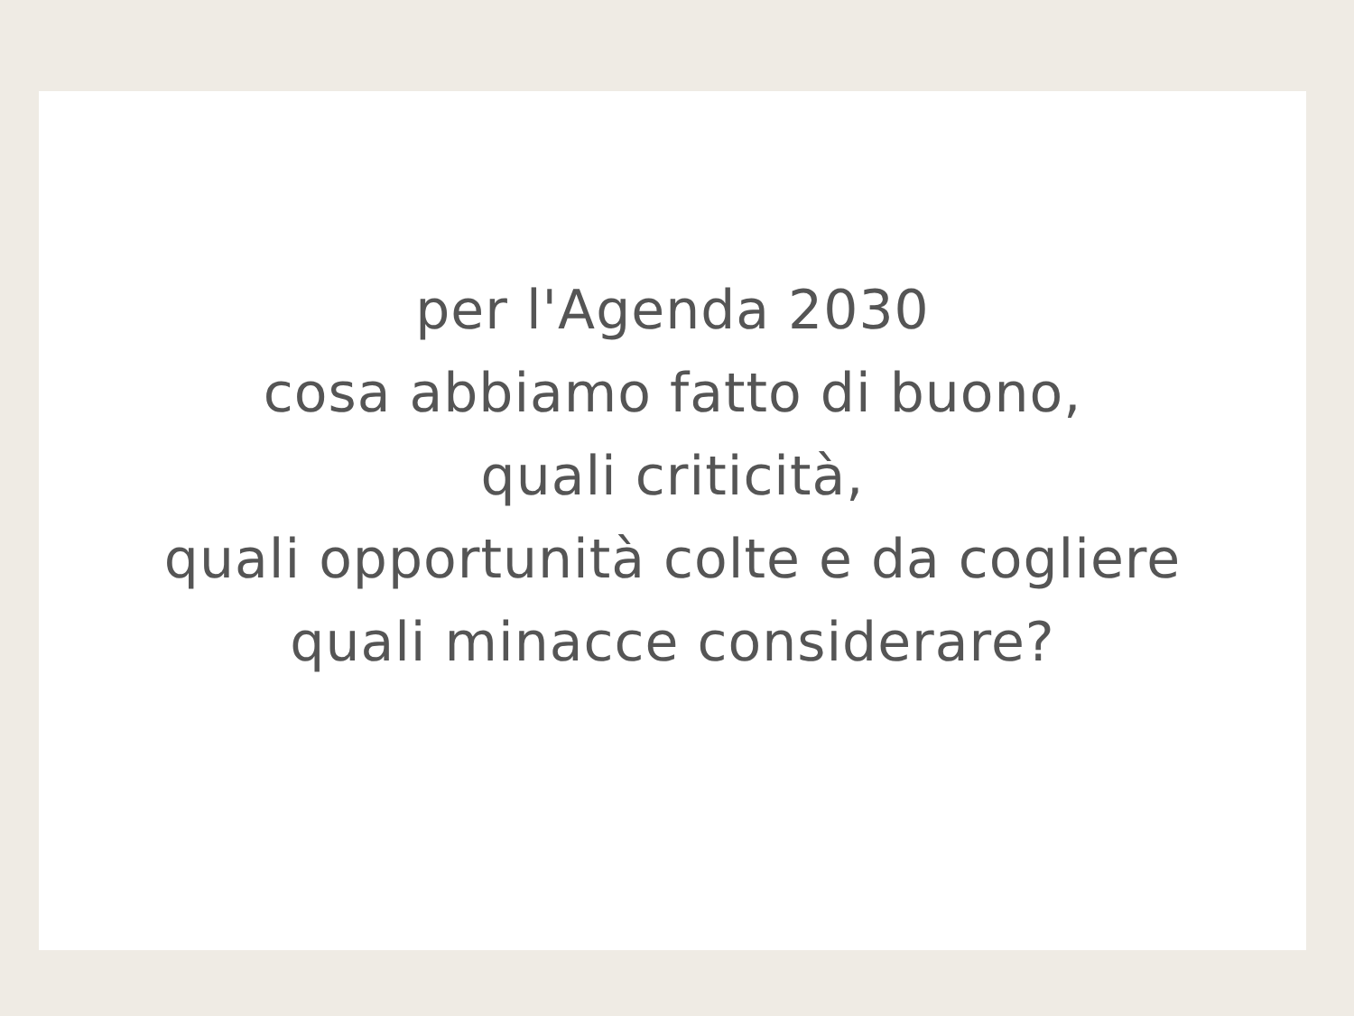per l'Agenda 2030
cosa abbiamo fatto di buono,
quali criticità,
quali opportunità colte e da cogliere
quali minacce considerare?